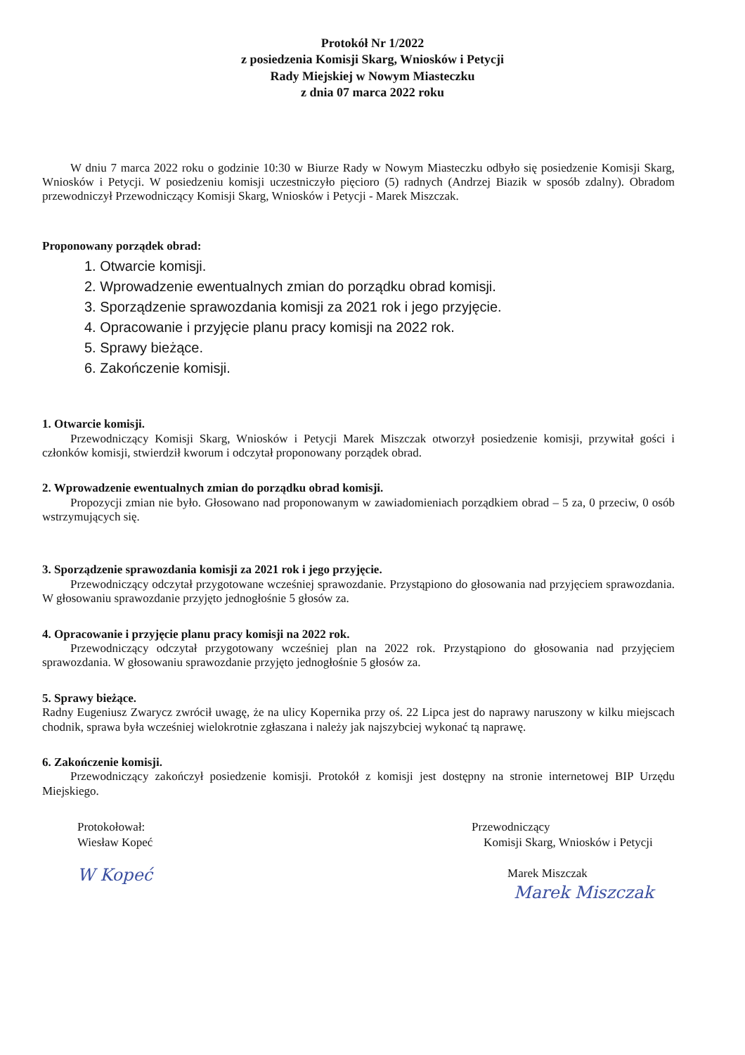Protokół Nr 1/2022
z posiedzenia Komisji Skarg, Wniosków i Petycji
Rady Miejskiej w Nowym Miasteczku
z dnia 07 marca 2022 roku
W dniu 7 marca 2022 roku o godzinie 10:30 w Biurze Rady w Nowym Miasteczku odbyło się posiedzenie Komisji Skarg, Wniosków i Petycji. W posiedzeniu komisji uczestniczyło pięcioro (5) radnych (Andrzej Biazik w sposób zdalny). Obradom przewodniczył Przewodniczący Komisji Skarg, Wniosków i Petycji - Marek Miszczak.
Proponowany porządek obrad:
1. Otwarcie komisji.
2. Wprowadzenie ewentualnych zmian do porządku obrad komisji.
3. Sporządzenie sprawozdania komisji za 2021 rok i jego przyjęcie.
4. Opracowanie i przyjęcie planu pracy komisji na 2022 rok.
5. Sprawy bieżące.
6. Zakończenie komisji.
1. Otwarcie komisji.
Przewodniczący Komisji Skarg, Wniosków i Petycji Marek Miszczak otworzył posiedzenie komisji, przywitał gości i członków komisji, stwierdził kworum i odczytał proponowany porządek obrad.
2. Wprowadzenie ewentualnych zmian do porządku obrad komisji.
Propozycji zmian nie było. Głosowano nad proponowanym w zawiadomieniach porządkiem obrad – 5 za, 0 przeciw, 0 osób wstrzymujących się.
3. Sporządzenie sprawozdania komisji za 2021 rok i jego przyjęcie.
Przewodniczący odczytał przygotowane wcześniej sprawozdanie. Przystąpiono do głosowania nad przyjęciem sprawozdania. W głosowaniu sprawozdanie przyjęto jednogłośnie 5 głosów za.
4. Opracowanie i przyjęcie planu pracy komisji na 2022 rok.
Przewodniczący odczytał przygotowany wcześniej plan na 2022 rok. Przystąpiono do głosowania nad przyjęciem sprawozdania. W głosowaniu sprawozdanie przyjęto jednogłośnie 5 głosów za.
5. Sprawy bieżące.
Radny Eugeniusz Zwarycz zwrócił uwagę, że na ulicy Kopernika przy oś. 22 Lipca jest do naprawy naruszony w kilku miejscach chodnik, sprawa była wcześniej wielokrotnie zgłaszana i należy jak najszybciej wykonać tą naprawę.
6. Zakończenie komisji.
Przewodniczący zakończył posiedzenie komisji. Protokół z komisji jest dostępny na stronie internetowej BIP Urzędu Miejskiego.
Protokołował:
Wiesław Kopeć
W Kopeć
Przewodniczący
Komisji Skarg, Wniosków i Petycji
Marek Miszczak
Marek Miszczak